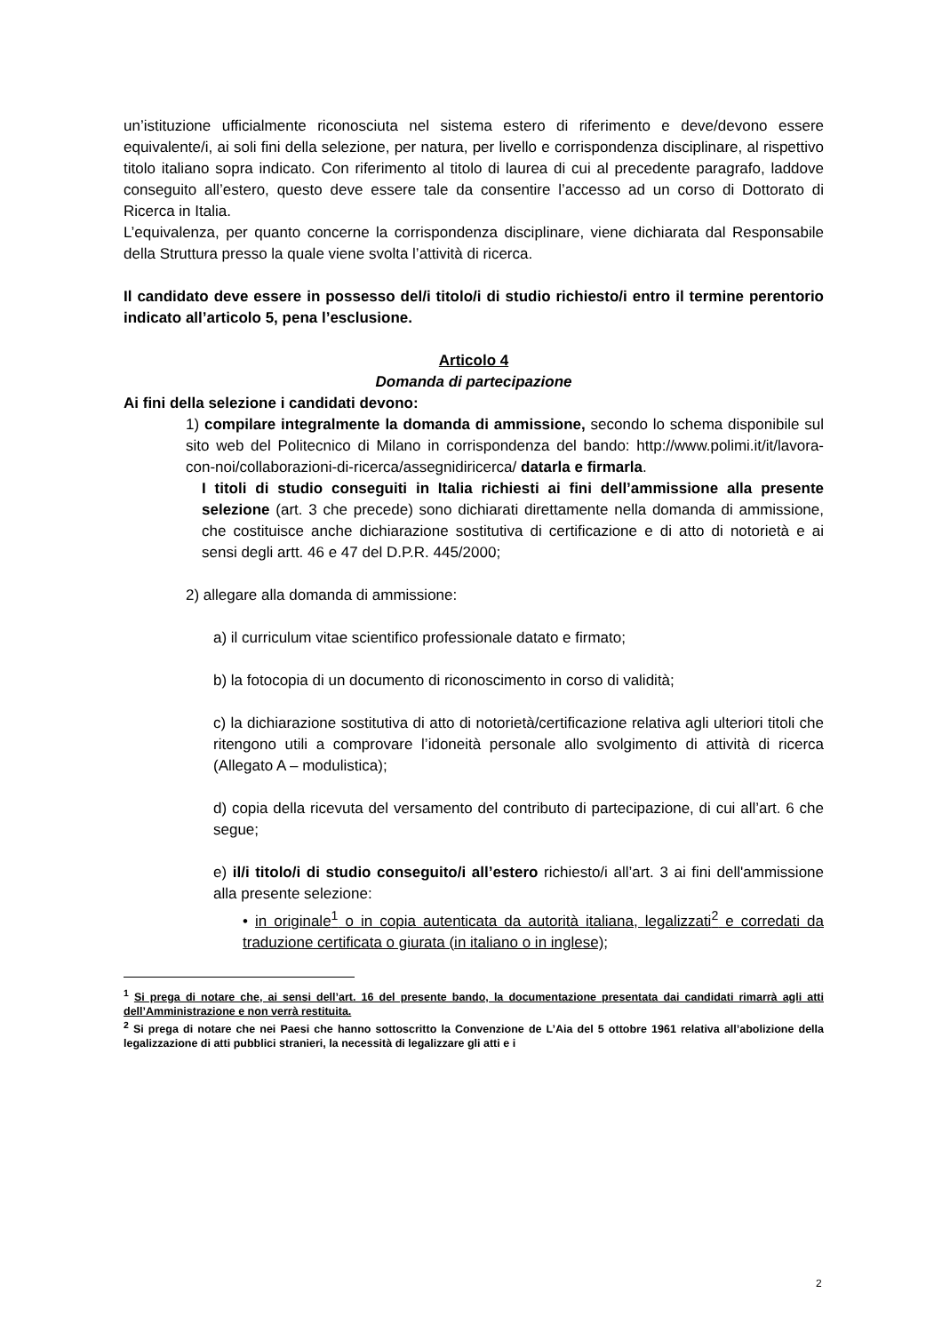un’istituzione ufficialmente riconosciuta nel sistema estero di riferimento e deve/devono essere equivalente/i, ai soli fini della selezione, per natura, per livello e corrispondenza disciplinare, al rispettivo titolo italiano sopra indicato. Con riferimento al titolo di laurea di cui al precedente paragrafo, laddove conseguito all’estero, questo deve essere tale da consentire l’accesso ad un corso di Dottorato di Ricerca in Italia.
L’equivalenza, per quanto concerne la corrispondenza disciplinare, viene dichiarata dal Responsabile della Struttura presso la quale viene svolta l’attività di ricerca.
Il candidato deve essere in possesso del/i titolo/i di studio richiesto/i entro il termine perentorio indicato all’articolo 5, pena l’esclusione.
Articolo 4
Domanda di partecipazione
Ai fini della selezione i candidati devono:
1) compilare integralmente la domanda di ammissione, secondo lo schema disponibile sul sito web del Politecnico di Milano in corrispondenza del bando: http://www.polimi.it/it/lavora-con-noi/collaborazioni-di-ricerca/assegnidiricerca/ datarla e firmarla.
I titoli di studio conseguiti in Italia richiesti ai fini dell’ammissione alla presente selezione (art. 3 che precede) sono dichiarati direttamente nella domanda di ammissione, che costituisce anche dichiarazione sostitutiva di certificazione e di atto di notorietà e ai sensi degli artt. 46 e 47 del D.P.R. 445/2000;
2) allegare alla domanda di ammissione:
a) il curriculum vitae scientifico professionale datato e firmato;
b) la fotocopia di un documento di riconoscimento in corso di validità;
c) la dichiarazione sostitutiva di atto di notorietà/certificazione relativa agli ulteriori titoli che ritengono utili a comprovare l’idoneità personale allo svolgimento di attività di ricerca (Allegato A – modulistica);
d) copia della ricevuta del versamento del contributo di partecipazione, di cui all’art. 6 che segue;
e) il/i titolo/i di studio conseguito/i all’estero richiesto/i all’art. 3 ai fini dell'ammissione alla presente selezione:
• in originale<sup>1</sup> o in copia autenticata da autorità italiana, legalizzati<sup>2</sup> e corredati da traduzione certificata o giurata (in italiano o in inglese);
<sup>1</sup> Si prega di notare che, ai sensi dell’art. 16 del presente bando, la documentazione presentata dai candidati rimarrà agli atti dell’Amministrazione e non verrà restituita.
<sup>2</sup> Si prega di notare che nei Paesi che hanno sottoscritto la Convenzione de L’Aia del 5 ottobre 1961 relativa all’abolizione della legalizzazione di atti pubblici stranieri, la necessità di legalizzare gli atti e i
2